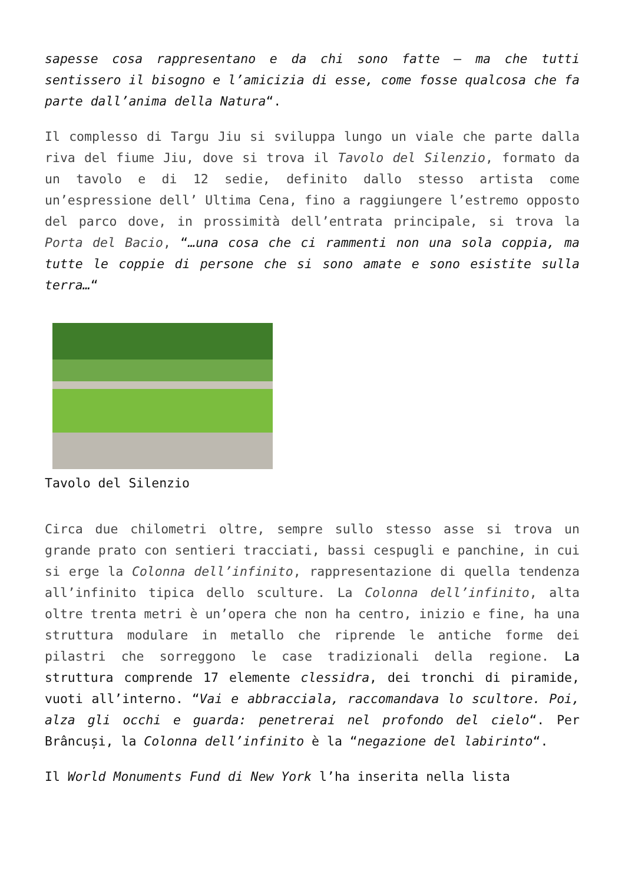sapesse cosa rappresentano e da chi sono fatte – ma che tutti sentissero il bisogno e l’amicizia di esse, come fosse qualcosa che fa parte dall’anima della Natura“.
Il complesso di Targu Jiu si sviluppa lungo un viale che parte dalla riva del fiume Jiu, dove si trova il Tavolo del Silenzio, formato da un tavolo e di 12 sedie, definito dallo stesso artista come un’espressione dell’ Ultima Cena, fino a raggiungere l’estremo opposto del parco dove, in prossimità dell’entrata principale, si trova la Porta del Bacio, “…una cosa che ci rammenti non una sola coppia, ma tutte le coppie di persone che si sono amate e sono esistite sulla terra…“
Tavolo del Silenzio
Circa due chilometri oltre, sempre sullo stesso asse si trova un grande prato con sentieri tracciati, bassi cespugli e panchine, in cui si erge la Colonna dell’infinito, rappresentazione di quella tendenza all’infinito tipica dello sculture. La Colonna dell’infinito, alta oltre trenta metri è un’opera che non ha centro, inizio e fine, ha una struttura modulare in metallo che riprende le antiche forme dei pilastri che sorreggono le case tradizionali della regione. La struttura comprende 17 elemente clessidra, dei tronchi di piramide, vuoti all’interno. “Vai e abbracciala, raccomandava lo scultore. Poi, alza gli occhi e guarda: penetrerai nel profondo del cielo“. Per Brâncuși, la Colonna dell’infinito è la “negazione del labirinto“.
Il World Monuments Fund di New York l’ha inserita nella lista